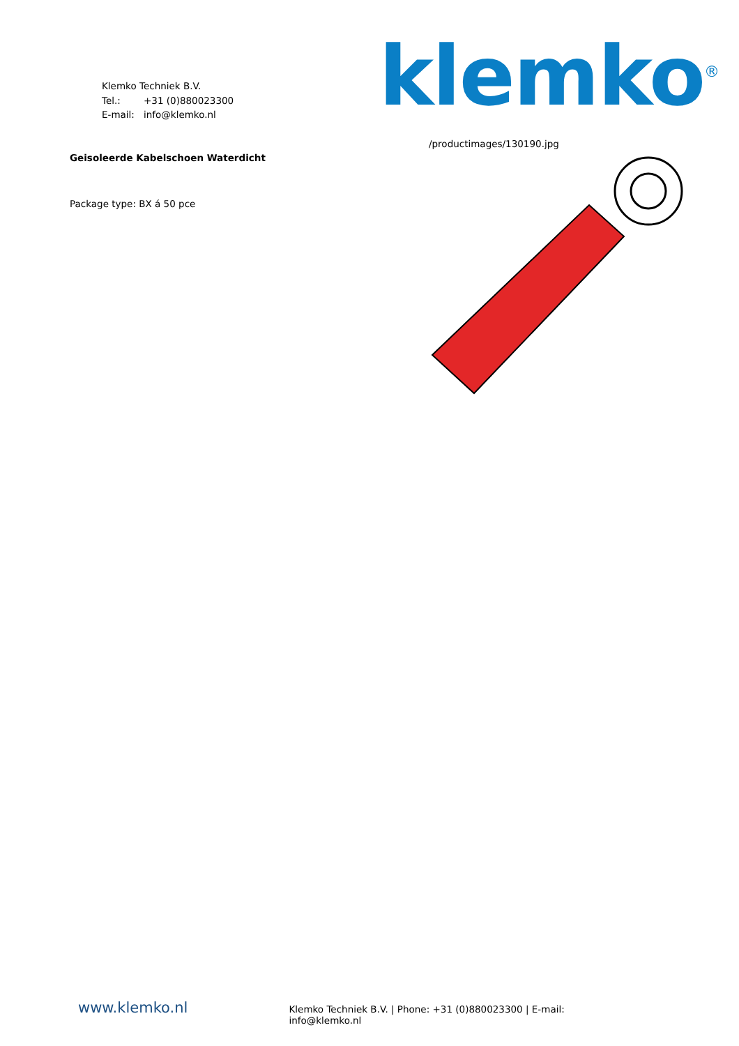Klemko Techniek B.V.
Tel.: +31 (0)880023300
E-mail: info@klemko.nl
klemko<sup>®</sup>
Geisoleerde Kabelschoen Waterdicht
Package type: BX á 50 pce
/productimages/130190.jpg
www.klemko.nl
Klemko Techniek B.V. | Phone: +31 (0)880023300 | E-mail: info@klemko.nl